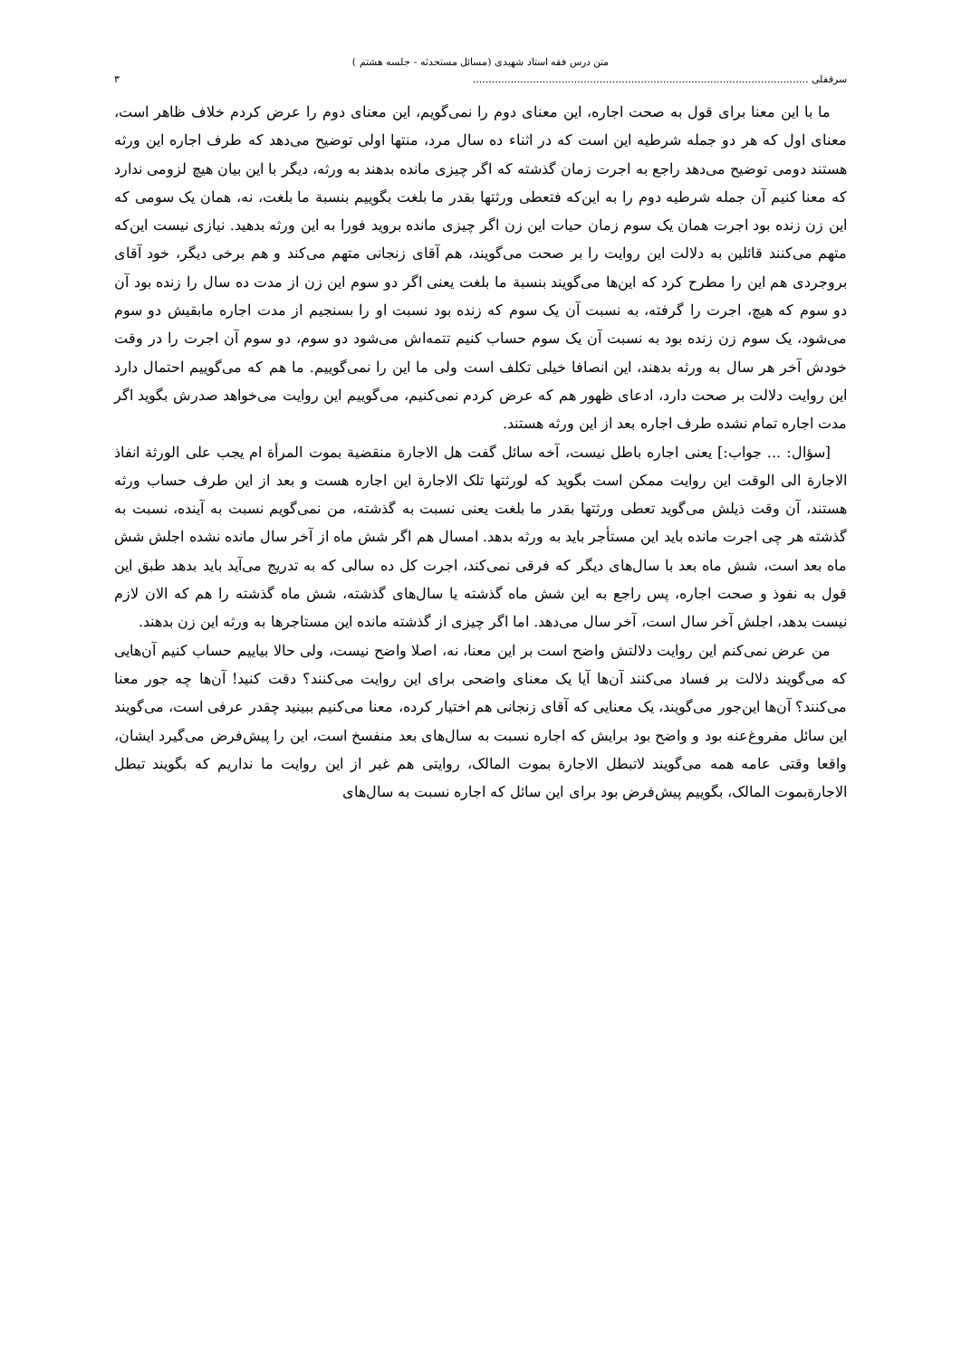متن درس فقه استاد شهیدی (مسائل مستحدثه - جلسه هشتم )
سرقفلی .......................................................................................................... ٣
ما با این معنا برای قول به صحت اجاره، این معنای دوم را نمی‌گویم، این معنای دوم را عرض کردم خلاف ظاهر است، معنای اول که هر دو جمله شرطیه این است که در اثناء ده سال مرد، منتها اولی توضیح می‌دهد که طرف اجاره این ورثه هستند دومی توضیح می‌دهد راجع به اجرت زمان گذشته که اگر چیزی مانده بدهند به ورثه، دیگر با این بیان هیچ لزومی ندارد که معنا کنیم آن جمله شرطیه دوم را به این‌که فتعطی ورثتها بقدر ما بلغت بگوییم بنسبة ما بلغت، نه، همان یک سومی که این زن زنده بود اجرت همان یک سوم زمان حیات این زن اگر چیزی مانده بروید فورا به این ورثه بدهید. نیازی نیست این‌که متهم می‌کنند قائلین به دلالت این روایت را بر صحت می‌گویند، هم آقای زنجانی متهم می‌کند و هم برخی دیگر، خود آقای بروجردی هم این را مطرح کرد که این‌ها می‌گویند بنسبة ما بلغت یعنی اگر دو سوم این زن از مدت ده سال را زنده بود آن دو سوم که هیچ، اجرت را گرفته، به نسبت آن یک سوم که زنده بود نسبت او را بسنجیم از مدت اجاره مابقیش دو سوم می‌شود، یک سوم زن زنده بود به نسبت آن یک سوم حساب کنیم تتمه‌اش می‌شود دو سوم، دو سوم آن اجرت را در وقت خودش آخر هر سال به ورثه بدهند، این انصافا خیلی تکلف است ولی ما این را نمی‌گوییم. ما هم که می‌گوییم احتمال دارد این روایت دلالت بر صحت دارد، ادعای ظهور هم که عرض کردم نمی‌کنیم، می‌گوییم این روایت می‌خواهد صدرش بگوید اگر مدت اجاره تمام نشده طرف اجاره بعد از این ورثه هستند.
[سؤال: ... جواب:] یعنی اجاره باطل نیست، آخه سائل گفت هل الاجارة منقضیة بموت المرأة ام یجب علی الورثة انفاذ الاجارة الی الوقت این روایت ممکن است بگوید که لورثتها تلک الاجارة این اجاره هست و بعد از این طرف حساب ورثه هستند، آن وقت ذیلش می‌گوید تعطی ورثتها بقدر ما بلغت یعنی نسبت به گذشته، من نمی‌گویم نسبت به آینده، نسبت به گذشته هر چی اجرت مانده باید این مستأجر باید به ورثه بدهد. امسال هم اگر شش ماه از آخر سال مانده نشده اجلش شش ماه بعد است، شش ماه بعد با سال‌های دیگر که فرقی نمی‌کند، اجرت کل ده سالی که به تدریج می‌آید باید بدهد طبق این قول به نفوذ و صحت اجاره، پس راجع به این شش ماه گذشته یا سال‌های گذشته، شش ماه گذشته را هم که الان لازم نیست بدهد، اجلش آخر سال است، آخر سال می‌دهد. اما اگر چیزی از گذشته مانده این مستاجرها به ورثه این زن بدهند.
من عرض نمی‌کنم این روایت دلالتش واضح است بر این معنا، نه، اصلا واضح نیست، ولی حالا بیاییم حساب کنیم آن‌هایی که می‌گویند دلالت بر فساد می‌کنند آن‌ها آیا یک معنای واضحی برای این روایت می‌کنند؟ دقت کنید! آن‌ها چه جور معنا می‌کنند؟ آن‌ها این‌جور می‌گویند، یک معنایی که آقای زنجانی هم اختیار کرده، معنا می‌کنیم ببینید چقدر عرفی است، می‌گویند این سائل مفروغ‌عنه بود و واضح بود برایش که اجاره نسبت به سال‌های بعد منفسخ است، این را پیش‌فرض می‌گیرد ایشان، واقعا وقتی عامه همه می‌گویند لاتبطل الاجارة بموت المالک، روایتی هم غیر از این روایت ما نداریم که بگویند تبطل الاجارةبموت المالک، بگوییم پیش‌فرض بود برای این سائل که اجاره نسبت به سال‌های